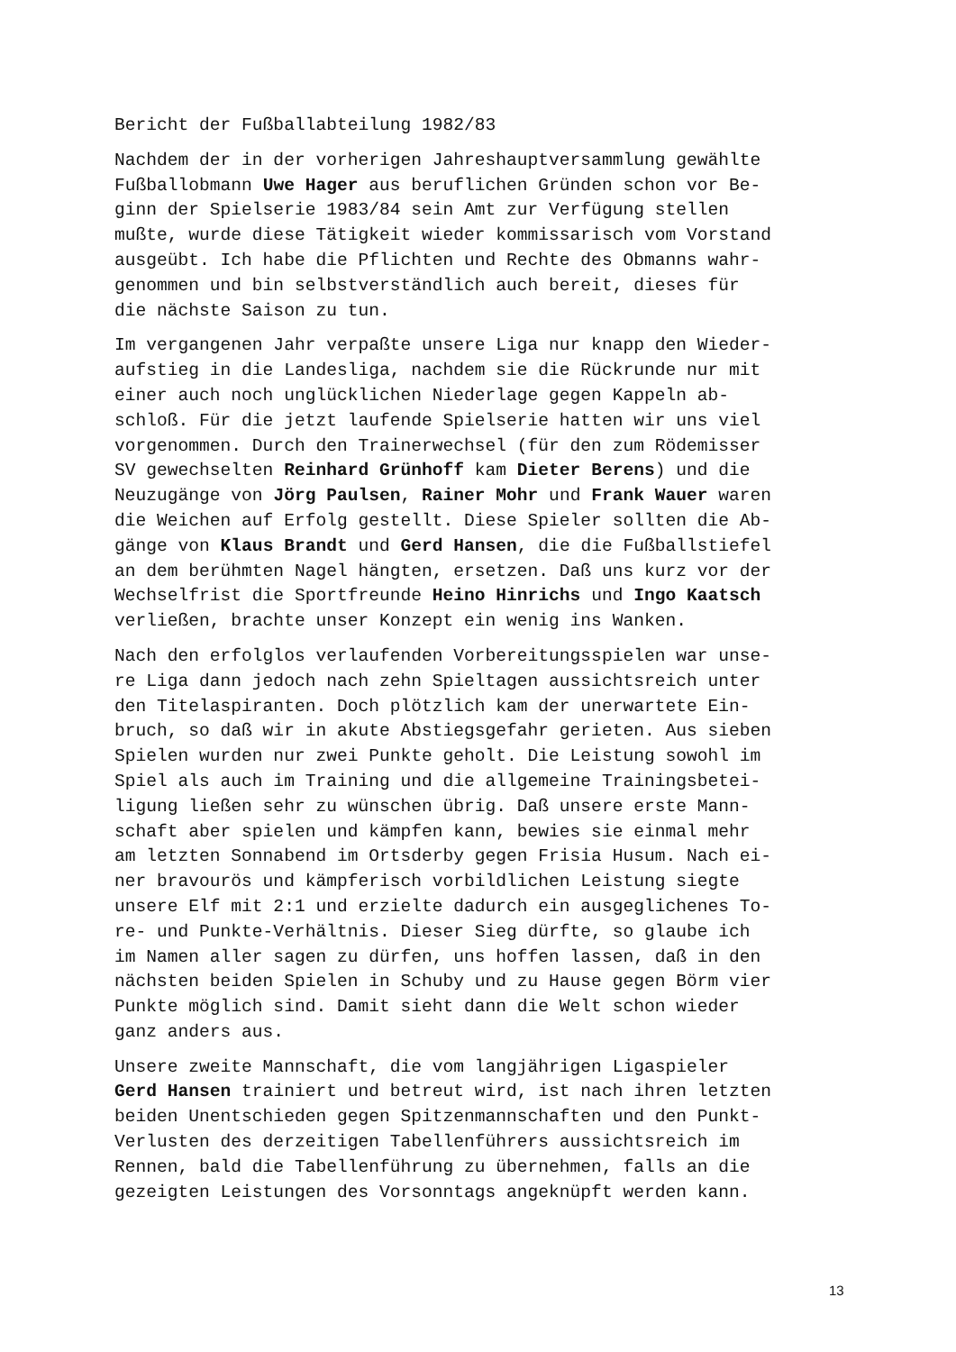Bericht der Fußballabteilung 1982/83
Nachdem der in der vorherigen Jahreshauptversammlung gewählte Fußballobmann Uwe Hager aus beruflichen Gründen schon vor Be- ginn der Spielserie 1983/84 sein Amt zur Verfügung stellen mußte, wurde diese Tätigkeit wieder kommissarisch vom Vorstand ausgeübt. Ich habe die Pflichten und Rechte des Obmanns wahr- genommen und bin selbstverständlich auch bereit, dieses für die nächste Saison zu tun.
Im vergangenen Jahr verpaßte unsere Liga nur knapp den Wieder- aufstieg in die Landesliga, nachdem sie die Rückrunde nur mit einer auch noch unglücklichen Niederlage gegen Kappeln ab- schloß. Für die jetzt laufende Spielserie hatten wir uns viel vorgenommen. Durch den Trainerwechsel (für den zum Rödemisser SV gewechselten Reinhard Grünhoff kam Dieter Berens) und die Neuzugänge von Jörg Paulsen, Rainer Mohr und Frank Wauer waren die Weichen auf Erfolg gestellt. Diese Spieler sollten die Ab- gänge von Klaus Brandt und Gerd Hansen, die die Fußballstiefel an dem berühmten Nagel hängten, ersetzen. Daß uns kurz vor der Wechselfrist die Sportfreunde Heino Hinrichs und Ingo Kaatsch verließen, brachte unser Konzept ein wenig ins Wanken.
Nach den erfolglos verlaufenden Vorbereitungsspielen war unse- re Liga dann jedoch nach zehn Spieltagen aussichtsreich unter den Titelaspiranten. Doch plötzlich kam der unerwartete Ein- bruch, so daß wir in akute Abstiegsgefahr gerieten. Aus sieben Spielen wurden nur zwei Punkte geholt. Die Leistung sowohl im Spiel als auch im Training und die allgemeine Trainingsbetei- ligung ließen sehr zu wünschen übrig. Daß unsere erste Mann- schaft aber spielen und kämpfen kann, bewies sie einmal mehr am letzten Sonnabend im Ortsderby gegen Frisia Husum. Nach ei- ner bravourös und kämpferisch vorbildlichen Leistung siegte unsere Elf mit 2:1 und erzielte dadurch ein ausgeglichenes To- re- und Punkte-Verhältnis. Dieser Sieg dürfte, so glaube ich im Namen aller sagen zu dürfen, uns hoffen lassen, daß in den nächsten beiden Spielen in Schuby und zu Hause gegen Börm vier Punkte möglich sind. Damit sieht dann die Welt schon wieder ganz anders aus.
Unsere zweite Mannschaft, die vom langjährigen Ligaspieler Gerd Hansen trainiert und betreut wird, ist nach ihren letzten beiden Unentschieden gegen Spitzenmannschaften und den Punkt- Verlusten des derzeitigen Tabellenführers aussichtsreich im Rennen, bald die Tabellenführung zu übernehmen, falls an die gezeigten Leistungen des Vorsonntags angeknüpft werden kann.
13